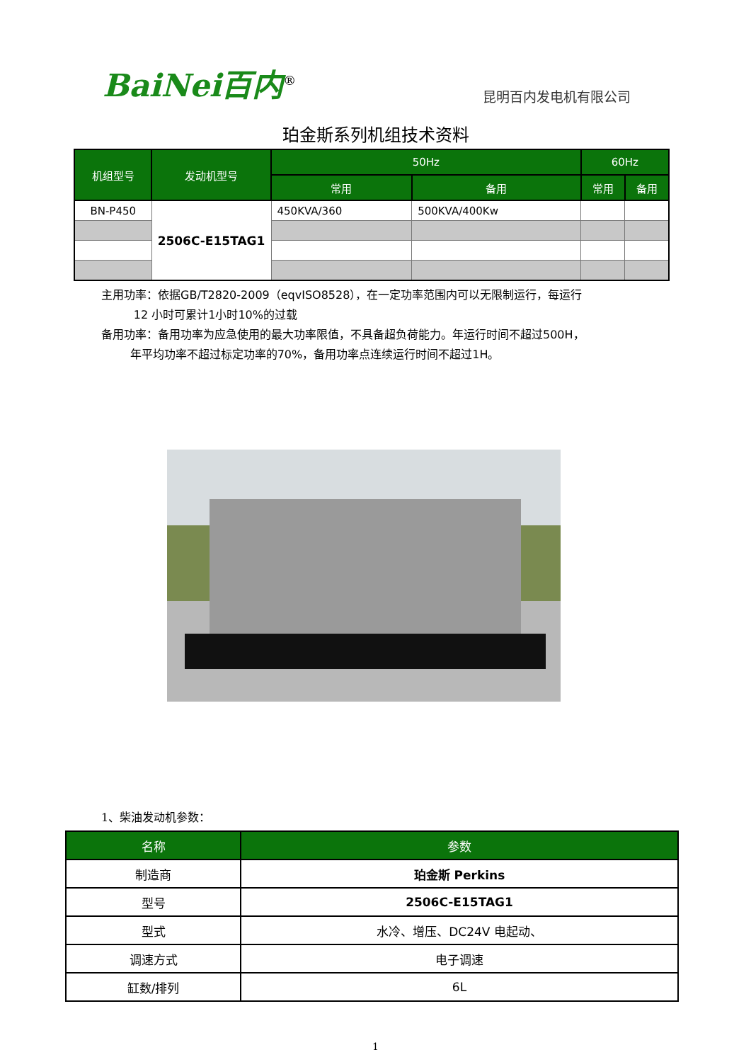BaiNei百内<sup>®</sup>
昆明百内发电机有限公司
珀金斯系列机组技术资料
| 机组型号 | 发动机型号 | 50Hz | | 60Hz | |
| --- | --- | --- | --- | --- | --- |
| | | 常用 | 备用 | 常用 | 备用 |
| BN-P450 | 2506C-E15TAG1 | 450KVA/360 | 500KVA/400Kw | | |
主用功率：依据GB/T2820-2009（eqvISO8528），在一定功率范围内可以无限制运行，每运行
12 小时可累计1小时10%的过载
备用功率：备用功率为应急使用的最大功率限值，不具备超负荷能力。年运行时间不超过500H，
年平均功率不超过标定功率的70%，备用功率点连续运行时间不超过1H。
1、柴油发动机参数：
| 名称 | 参数 |
| --- | --- |
| 制造商 | 珀金斯 Perkins |
| 型号 | 2506C-E15TAG1 |
| 型式 | 水冷、增压、DC24V 电起动、 |
| 调速方式 | 电子调速 |
| 缸数/排列 | 6L |
1